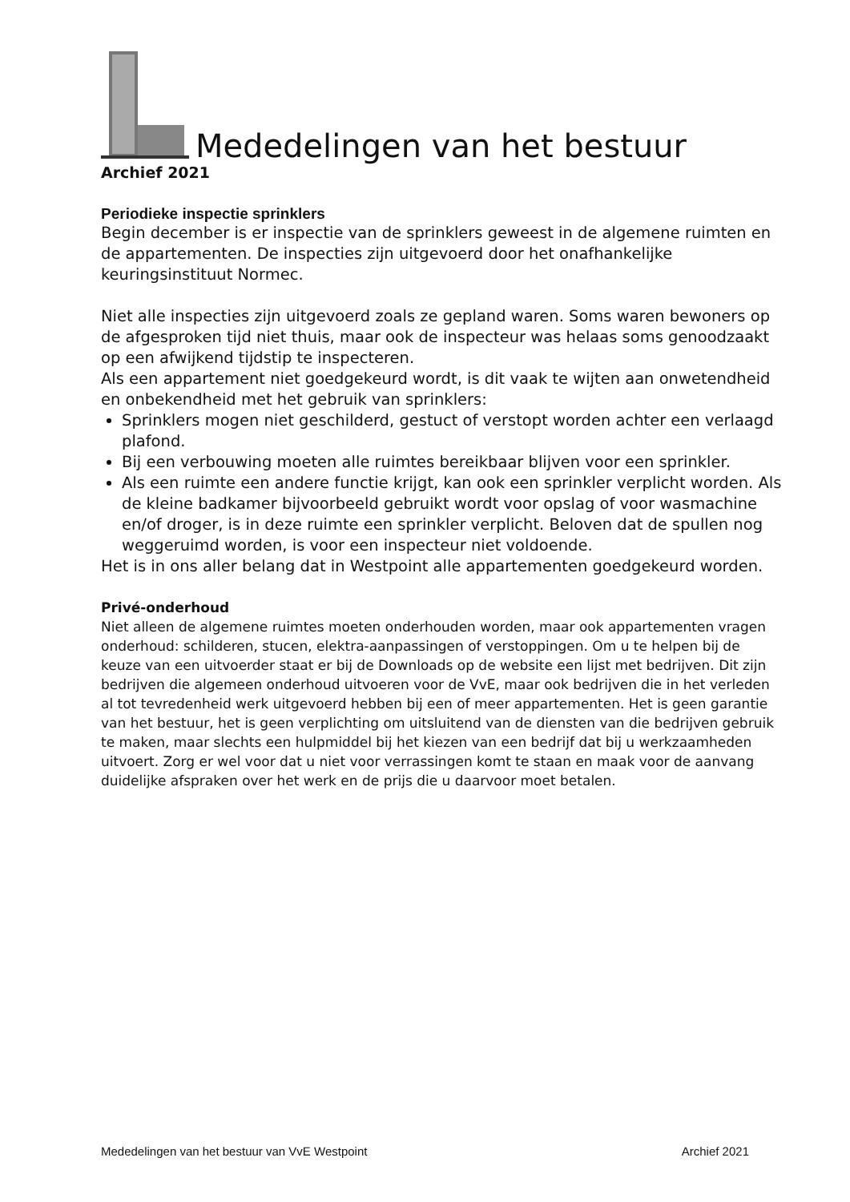Mededelingen van het bestuur
Archief 2021
Periodieke inspectie sprinklers
Begin december is er inspectie van de sprinklers geweest in de algemene ruimten en de appartementen. De inspecties zijn uitgevoerd door het onafhankelijke keuringsinstituut Normec.
Niet alle inspecties zijn uitgevoerd zoals ze gepland waren. Soms waren bewoners op de afgesproken tijd niet thuis, maar ook de inspecteur was helaas soms genoodzaakt op een afwijkend tijdstip te inspecteren.
Als een appartement niet goedgekeurd wordt, is dit vaak te wijten aan onwetendheid en onbekendheid met het gebruik van sprinklers:
Sprinklers mogen niet geschilderd, gestuct of verstopt worden achter een verlaagd plafond.
Bij een verbouwing moeten alle ruimtes bereikbaar blijven voor een sprinkler.
Als een ruimte een andere functie krijgt, kan ook een sprinkler verplicht worden. Als de kleine badkamer bijvoorbeeld gebruikt wordt voor opslag of voor wasmachine en/of droger, is in deze ruimte een sprinkler verplicht. Beloven dat de spullen nog weggeruimd worden, is voor een inspecteur niet voldoende.
Het is in ons aller belang dat in Westpoint alle appartementen goedgekeurd worden.
Privé-onderhoud
Niet alleen de algemene ruimtes moeten onderhouden worden, maar ook appartementen vragen onderhoud: schilderen, stucen, elektra-aanpassingen of verstoppingen. Om u te helpen bij de keuze van een uitvoerder staat er bij de Downloads op de website een lijst met bedrijven. Dit zijn bedrijven die algemeen onderhoud uitvoeren voor de VvE, maar ook bedrijven die in het verleden al tot tevredenheid werk uitgevoerd hebben bij een of meer appartementen. Het is geen garantie van het bestuur, het is geen verplichting om uitsluitend van de diensten van die bedrijven gebruik te maken, maar slechts een hulpmiddel bij het kiezen van een bedrijf dat bij u werkzaamheden uitvoert. Zorg er wel voor dat u niet voor verrassingen komt te staan en maak voor de aanvang duidelijke afspraken over het werk en de prijs die u daarvoor moet betalen.
Mededelingen van het bestuur van VvE Westpoint Archief 2021